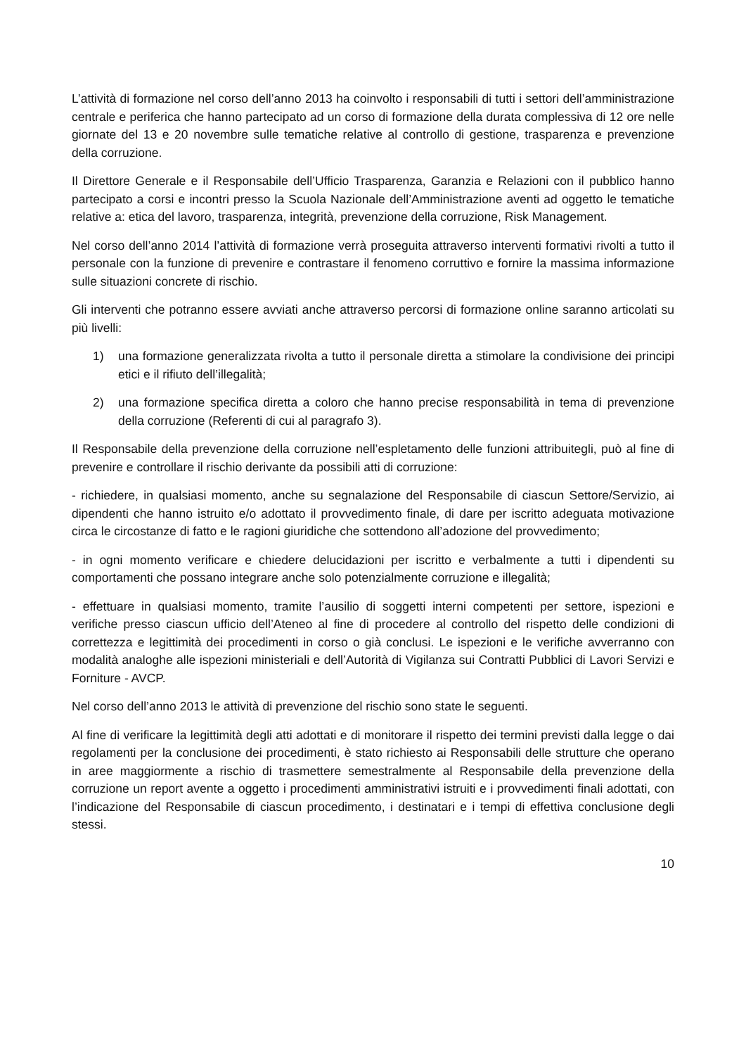L’attività di formazione nel corso dell’anno 2013 ha coinvolto i responsabili di tutti i settori dell’amministrazione centrale e periferica che hanno partecipato ad un corso di formazione della durata complessiva di 12 ore nelle giornate del 13 e 20 novembre sulle tematiche relative al controllo di gestione, trasparenza e prevenzione della corruzione.
Il Direttore Generale e il Responsabile dell’Ufficio Trasparenza, Garanzia e Relazioni con il pubblico hanno partecipato a corsi e incontri presso la Scuola Nazionale dell’Amministrazione aventi ad oggetto le tematiche relative a: etica del lavoro, trasparenza, integrità, prevenzione della corruzione, Risk Management.
Nel corso dell’anno 2014 l’attività di formazione verrà proseguita attraverso interventi formativi rivolti a tutto il personale con la funzione di prevenire e contrastare il fenomeno corruttivo e fornire la massima informazione sulle situazioni concrete di rischio.
Gli interventi che potranno essere avviati anche attraverso percorsi di formazione online saranno articolati su più livelli:
1) una formazione generalizzata rivolta a tutto il personale diretta a stimolare la condivisione dei principi etici e il rifiuto dell’illegalità;
2) una formazione specifica diretta a coloro che hanno precise responsabilità in tema di prevenzione della corruzione (Referenti di cui al paragrafo 3).
Il Responsabile della prevenzione della corruzione nell’espletamento delle funzioni attribuitegli, può al fine di prevenire e controllare il rischio derivante da possibili atti di corruzione:
- richiedere, in qualsiasi momento, anche su segnalazione del Responsabile di ciascun Settore/Servizio, ai dipendenti che hanno istruito e/o adottato il provvedimento finale, di dare per iscritto adeguata motivazione circa le circostanze di fatto e le ragioni giuridiche che sottendono all’adozione del provvedimento;
- in ogni momento verificare e chiedere delucidazioni per iscritto e verbalmente a tutti i dipendenti su comportamenti che possano integrare anche solo potenzialmente corruzione e illegalità;
- effettuare in qualsiasi momento, tramite l’ausilio di soggetti interni competenti per settore, ispezioni e verifiche presso ciascun ufficio dell’Ateneo al fine di procedere al controllo del rispetto delle condizioni di correttezza e legittimità dei procedimenti in corso o già conclusi. Le ispezioni e le verifiche avverranno con modalità analoghe alle ispezioni ministeriali e dell’Autorità di Vigilanza sui Contratti Pubblici di Lavori Servizi e Forniture - AVCP.
Nel corso dell’anno 2013 le attività di prevenzione del rischio sono state le seguenti.
Al fine di verificare la legittimità degli atti adottati e di monitorare il rispetto dei termini previsti dalla legge o dai regolamenti per la conclusione dei procedimenti, è stato richiesto ai Responsabili delle strutture che operano in aree maggiormente a rischio di trasmettere semestralmente al Responsabile della prevenzione della corruzione un report avente a oggetto i procedimenti amministrativi istruiti e i provvedimenti finali adottati, con l’indicazione del Responsabile di ciascun procedimento, i destinatari e i tempi di effettiva conclusione degli stessi.
10